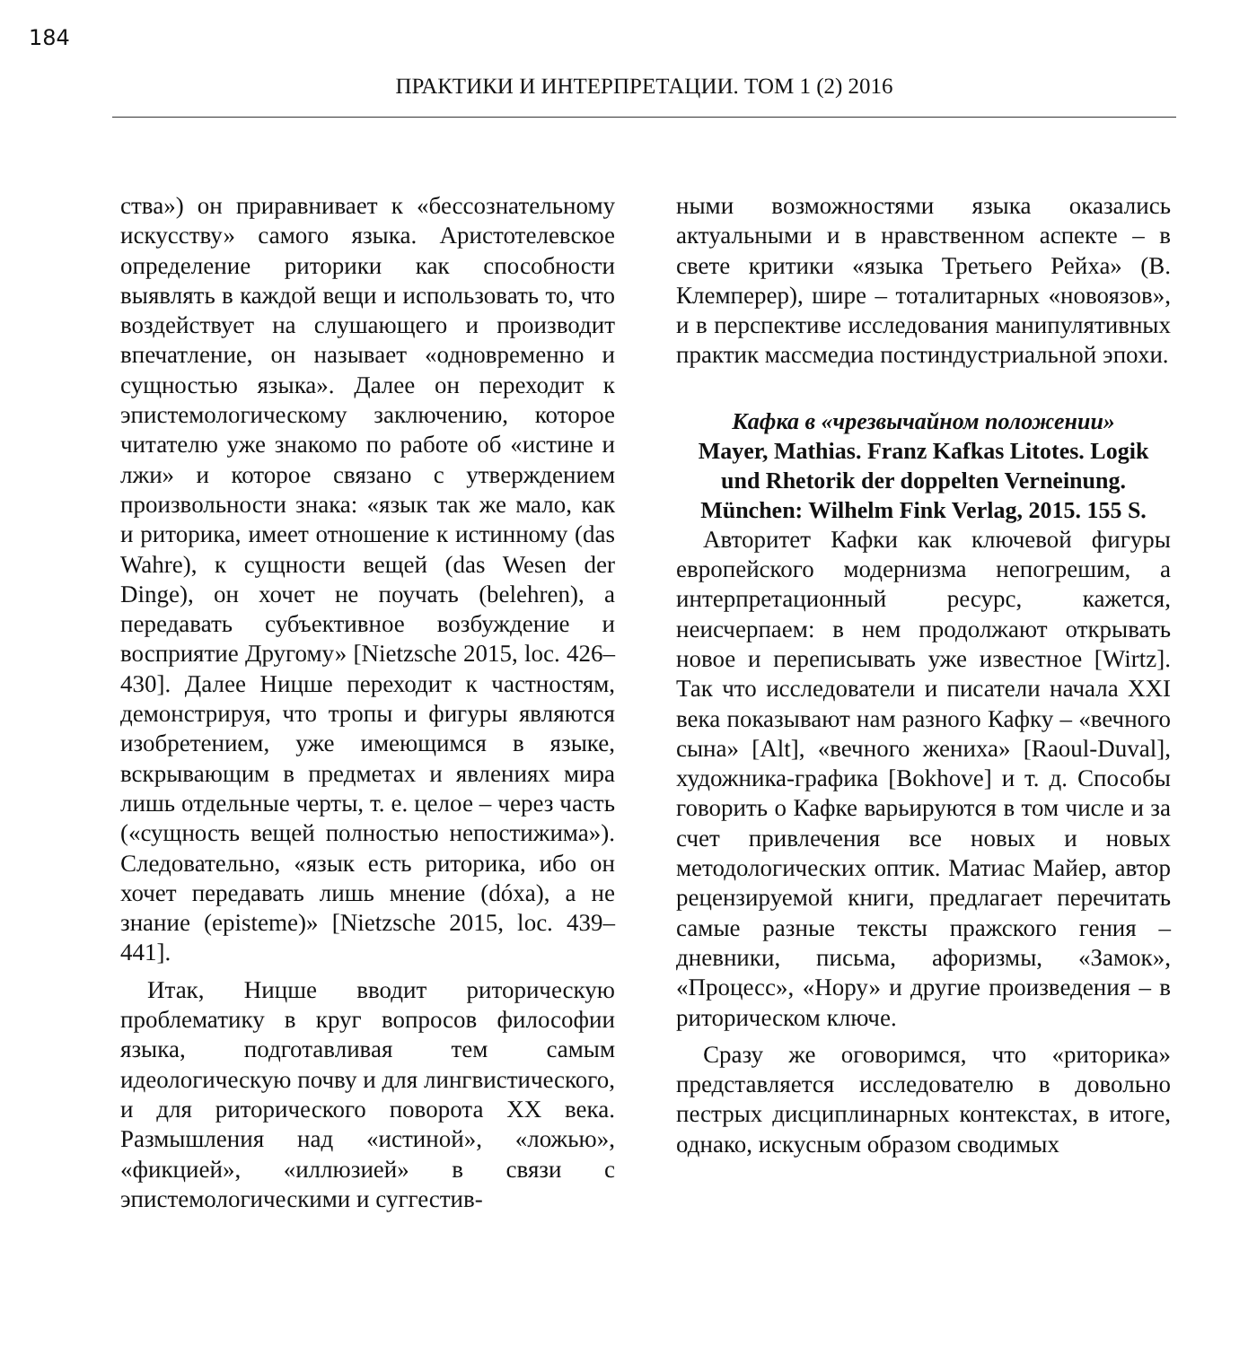184
ПРАКТИКИ И ИНТЕРПРЕТАЦИИ. ТОМ 1 (2) 2016
ства») он приравнивает к «бессознательному искусству» самого языка. Аристотелевское определение риторики как способности выявлять в каждой вещи и использовать то, что воздействует на слушающего и производит впечатление, он называет «одновременно и сущностью языка». Далее он переходит к эпистемологическому заключению, которое читателю уже знакомо по работе об «истине и лжи» и которое связано с утверждением произвольности знака: «язык так же мало, как и риторика, имеет отношение к истинному (das Wahre), к сущности вещей (das Wesen der Dinge), он хочет не поучать (belehren), а передавать субъективное возбуждение и восприятие Другому» [Nietzsche 2015, loc. 426–430]. Далее Ницше переходит к частностям, демонстрируя, что тропы и фигуры являются изобретением, уже имеющимся в языке, вскрывающим в предметах и явлениях мира лишь отдельные черты, т. е. целое – через часть («сущность вещей полностью непостижима»). Следовательно, «язык есть риторика, ибо он хочет передавать лишь мнение (dóxa), а не знание (episteme)» [Nietzsche 2015, loc. 439–441].
Итак, Ницше вводит риторическую проблематику в круг вопросов философии языка, подготавливая тем самым идеологическую почву и для лингвистического, и для риторического поворота XX века. Размышления над «истиной», «ложью», «фикцией», «иллюзией» в связи с эпистемологическими и суггестив-
ными возможностями языка оказались актуальными и в нравственном аспекте – в свете критики «языка Третьего Рейха» (В. Клемперер), шире – тоталитарных «новоязов», и в перспективе исследования манипулятивных практик массмедиа постиндустриальной эпохи.
Кафка в «чрезвычайном положении»
Mayer, Mathias. Franz Kafkas Litotes. Logik und Rhetorik der doppelten Verneinung. München: Wilhelm Fink Verlag, 2015. 155 S.
Авторитет Кафки как ключевой фигуры европейского модернизма непогрешим, а интерпретационный ресурс, кажется, неисчерпаем: в нем продолжают открывать новое и переписывать уже известное [Wirtz]. Так что исследователи и писатели начала XXI века показывают нам разного Кафку – «вечного сына» [Alt], «вечного жениха» [Raoul-Duval], художника-графика [Bokhove] и т. д. Способы говорить о Кафке варьируются в том числе и за счет привлечения все новых и новых методологических оптик. Матиас Майер, автор рецензируемой книги, предлагает перечитать самые разные тексты пражского гения – дневники, письма, афоризмы, «Замок», «Процесс», «Нору» и другие произведения – в риторическом ключе.
Сразу же оговоримся, что «риторика» представляется исследователю в довольно пестрых дисциплинарных контекстах, в итоге, однако, искусным образом сводимых